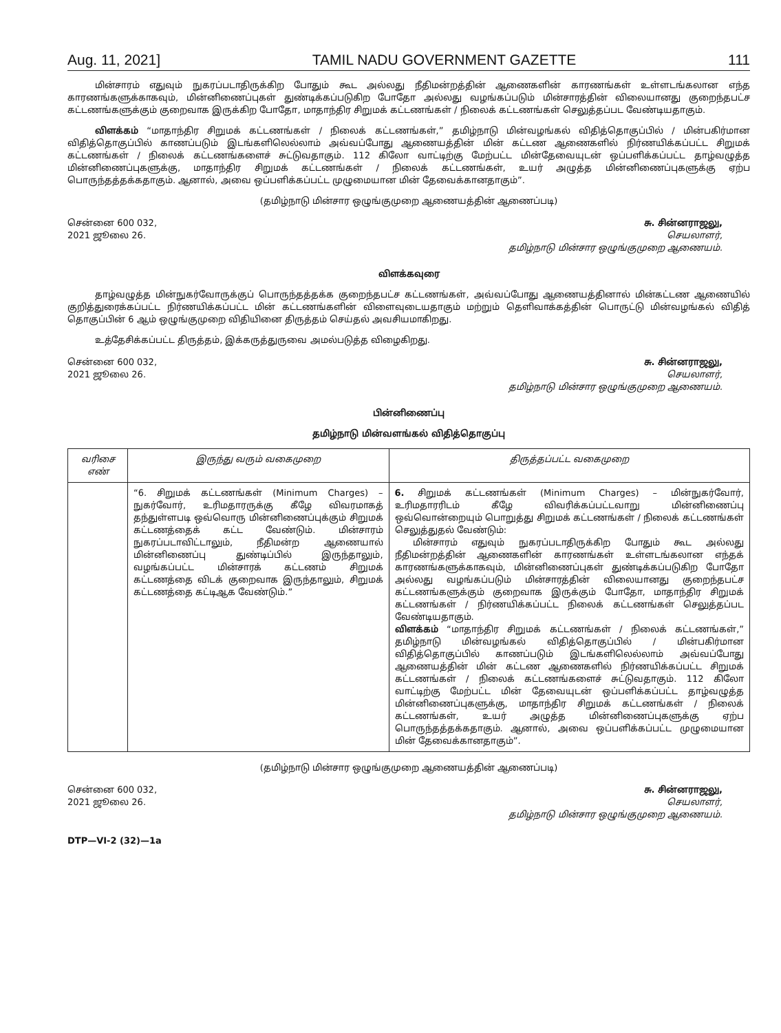Aug. 11, 2021] TAMIL NADU GOVERNMENT GAZETTE 111
மின்சாரம் எதுவும் நுகரப்படாதிருக்கிற போதும் கூட அல்லது நீதிமன்றத்தின் ஆணைகளின் காரணங்கள் உள்ளடங்கலான எந்த காரணங்களுக்காகவும், மின்னிணைப்புகள் துண்டிக்கப்படுகிற போதோ அல்லது வழங்கப்படும் மின்சாரத்தின் விலையானது குறைந்தபட்ச கட்டணங்களுக்கும் குறைவாக இருக்கிற போதோ, மாதாந்திர சிறுமக் கட்டணங்கள் / நிலைக் கட்டணங்கள் செலுத்தப்பட வேண்டியதாகும்.
விளக்கம் “மாதாந்திர சிறுமக் கட்டணங்கள் / நிலைக் கட்டணங்கள்,” தமிழ்நாடு மின்வழங்கல் விதித்தொகுப்பில் / மின்பகிர்மான விதித்தொகுப்பில் காணப்படும் இடங்களிலெல்லாம் அவ்வப்போது ஆணையத்தின் மின் கட்டண ஆணைகளில் நிர்ணயிக்கப்பட்ட சிறுமக் கட்டணங்கள் / நிலைக் கட்டணங்களைச் சுட்டுவதாகும். 112 கிலோ வாட்டிற்கு மேற்பட்ட மின்தேவையுடன் ஒப்பளிக்கப்பட்ட தாழ்வழுத்த மின்னிணைப்புகளுக்கு, மாதாந்திர சிறுமக் கட்டணங்கள் / நிலைக் கட்டணங்கள், உயர் அழுத்த மின்னிணைப்புகளுக்கு ஏற்ப பொருந்தத்தக்கதாகும். ஆனால், அவை ஒப்பளிக்கப்பட்ட முழுமையான மின் தேவைக்கானதாகும்”.
(தமிழ்நாடு மின்சார ஒழுங்குமுறை ஆணையத்தின் ஆணைப்படி)
சென்னை 600 032,
2021 ஜூலை 26.
சு. சின்னராஜலு,
செயலாளர்,
தமிழ்நாடு மின்சார ஒழுங்குமுறை ஆணையம்.
விளக்கவுரை
தாழ்வழுத்த மின்நுகர்வோருக்குப் பொருந்தத்தக்க குறைந்தபட்ச கட்டணங்கள், அவ்வப்போது ஆணையத்தினால் மின்கட்டண ஆணையில் குறித்துரைக்கப்பட்ட நிர்ணயிக்கப்பட்ட மின் கட்டணங்களின் விளைவுடையதாகும் மற்றும் தெளிவாக்கத்தின் பொருட்டு மின்வழங்கல் விதித் தொகுப்பின் 6 ஆம் ஒழுங்குமுறை விதியினை திருத்தம் செய்தல் அவசியமாகிறது.
உத்தேசிக்கப்பட்ட திருத்தம், இக்கருத்துருவை அமல்படுத்த விழைகிறது.
சென்னை 600 032,
2021 ஜூலை 26.
சு. சின்னராஜலு,
செயலாளர்,
தமிழ்நாடு மின்சார ஒழுங்குமுறை ஆணையம்.
பின்னிணைப்பு
தமிழ்நாடு மின்வளங்கல் விதித்தொகுப்பு
| வரிசை எண் | இருந்து வரும் வகைமுறை | திருத்தப்பட்ட வகைமுறை |
| --- | --- | --- |
| | “6. சிறுமக் கட்டணங்கள் (Minimum Charges) – நுகர்வோர், உரிமதாரருக்கு கீழே விவரமாகத் தந்துள்ளபடி ஒவ்வொரு மின்னிணைப்புக்கும் சிறுமக் கட்டணத்தைக் கட்ட வேண்டும். மின்சாரம் நுகரப்படாவிட்டாலும், நீதிமன்ற ஆணையால் மின்னிணைப்பு துண்டிப்பில் இருந்தாலும், வழங்கப்பட்ட மின்சாரக் கட்டணம் சிறுமக் கட்டணத்தை விடக் குறைவாக இருந்தாலும், சிறுமக் கட்டணத்தை கட்டிஆக வேண்டும்.” | 6. சிறுமக் கட்டணங்கள் (Minimum Charges) – மின்நுகர்வோர், உரிமதாரரிடம் கீழே விவரிக்கப்பட்டவாறு மின்னிணைப்பு ஒவ்வொன்றையும் பொறுத்து சிறுமக் கட்டணங்கள் / நிலைக் கட்டணங்கள் செலுத்துதல் வேண்டும்: மின்சாரம் எதுவும் நுகரப்படாதிருக்கிற போதும் கூட அல்லது நீதிமன்றத்தின் ஆணைகளின் காரணங்கள் உள்ளடங்கலான எந்தக் காரணங்களுக்காகவும், மின்னிணைப்புகள் துண்டிக்கப்படுகிற போதோ அல்லது வழங்கப்படும் மின்சாரத்தின் விலையானது குறைந்தபட்ச கட்டணங்களுக்கும் குறைவாக இருக்கும் போதோ, மாதாந்திர சிறுமக் கட்டணங்கள் / நிர்ணயிக்கப்பட்ட நிலைக் கட்டணங்கள் செலுத்தப்பட வேண்டியதாகும். விளக்கம் “மாதாந்திர சிறுமக் கட்டணங்கள் / நிலைக் கட்டணங்கள்,” தமிழ்நாடு மின்வழங்கல் விதித்தொகுப்பில் / மின்பகிர்மான விதித்தொகுப்பில் காணப்படும் இடங்களிலெல்லாம் அவ்வப்போது ஆணையத்தின் மின் கட்டண ஆணைகளில் நிர்ணயிக்கப்பட்ட சிறுமக் கட்டணங்கள் / நிலைக் கட்டணங்களைச் சுட்டுவதாகும். 112 கிலோ வாட்டிற்கு மேற்பட்ட மின் தேவையுடன் ஒப்பளிக்கப்பட்ட தாழ்வழுத்த மின்னிணைப்புகளுக்கு, மாதாந்திர சிறுமக் கட்டணங்கள் / நிலைக் கட்டணங்கள், உயர் அழுத்த மின்னிணைப்புகளுக்கு ஏற்ப பொருந்தத்தக்கதாகும். ஆனால், அவை ஒப்பளிக்கப்பட்ட முழுமையான மின் தேவைக்கானதாகும்”. |
(தமிழ்நாடு மின்சார ஒழுங்குமுறை ஆணையத்தின் ஆணைப்படி)
சென்னை 600 032,
2021 ஜூலை 26.
சு. சின்னராஜலு,
செயலாளர்,
தமிழ்நாடு மின்சார ஒழுங்குமுறை ஆணையம்.
DTP—VI-2 (32)—1a